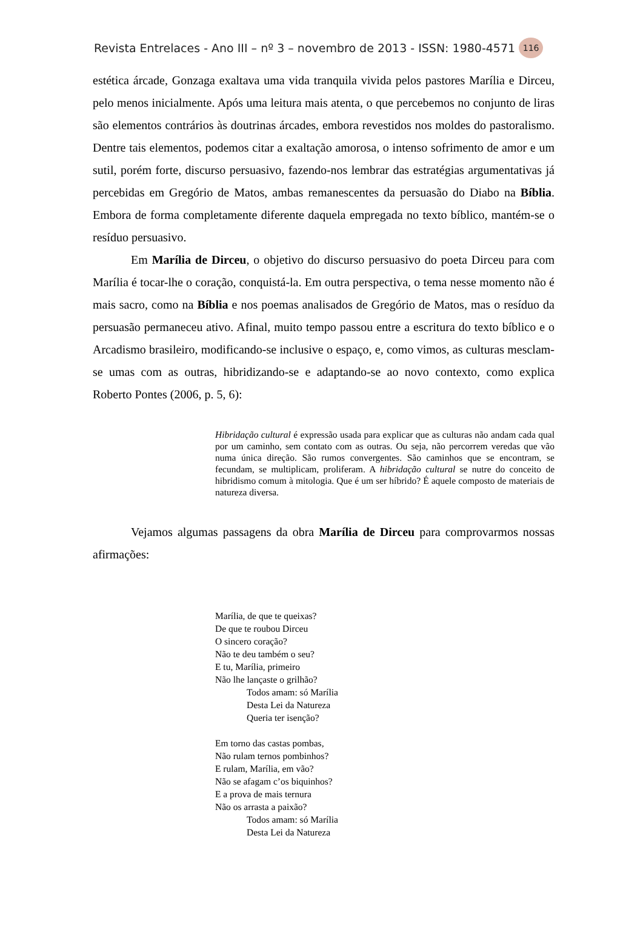Revista Entrelaces - Ano III – nº 3 – novembro de 2013 - ISSN: 1980-4571 116
estética árcade, Gonzaga exaltava uma vida tranquila vivida pelos pastores Marília e Dirceu, pelo menos inicialmente. Após uma leitura mais atenta, o que percebemos no conjunto de liras são elementos contrários às doutrinas árcades, embora revestidos nos moldes do pastoralismo. Dentre tais elementos, podemos citar a exaltação amorosa, o intenso sofrimento de amor e um sutil, porém forte, discurso persuasivo, fazendo-nos lembrar das estratégias argumentativas já percebidas em Gregório de Matos, ambas remanescentes da persuasão do Diabo na Bíblia. Embora de forma completamente diferente daquela empregada no texto bíblico, mantém-se o resíduo persuasivo.
Em Marília de Dirceu, o objetivo do discurso persuasivo do poeta Dirceu para com Marília é tocar-lhe o coração, conquistá-la. Em outra perspectiva, o tema nesse momento não é mais sacro, como na Bíblia e nos poemas analisados de Gregório de Matos, mas o resíduo da persuasão permaneceu ativo. Afinal, muito tempo passou entre a escritura do texto bíblico e o Arcadismo brasileiro, modificando-se inclusive o espaço, e, como vimos, as culturas mesclam-se umas com as outras, hibridizando-se e adaptando-se ao novo contexto, como explica Roberto Pontes (2006, p. 5, 6):
Hibridação cultural é expressão usada para explicar que as culturas não andam cada qual por um caminho, sem contato com as outras. Ou seja, não percorrem veredas que vão numa única direção. São rumos convergentes. São caminhos que se encontram, se fecundam, se multiplicam, proliferam. A hibridação cultural se nutre do conceito de hibridismo comum à mitologia. Que é um ser híbrido? É aquele composto de materiais de natureza diversa.
Vejamos algumas passagens da obra Marília de Dirceu para comprovarmos nossas afirmações:
Marília, de que te queixas?
De que te roubou Dirceu
O sincero coração?
Não te deu também o seu?
E tu, Marília, primeiro
Não lhe lançaste o grilhão?
Todos amam: só Marília
Desta Lei da Natureza
Queria ter isenção?
Em torno das castas pombas,
Não rulam ternos pombinhos?
E rulam, Marília, em vão?
Não se afagam c’os biquinhos?
E a prova de mais ternura
Não os arrasta a paixão?
Todos amam: só Marília
Desta Lei da Natureza